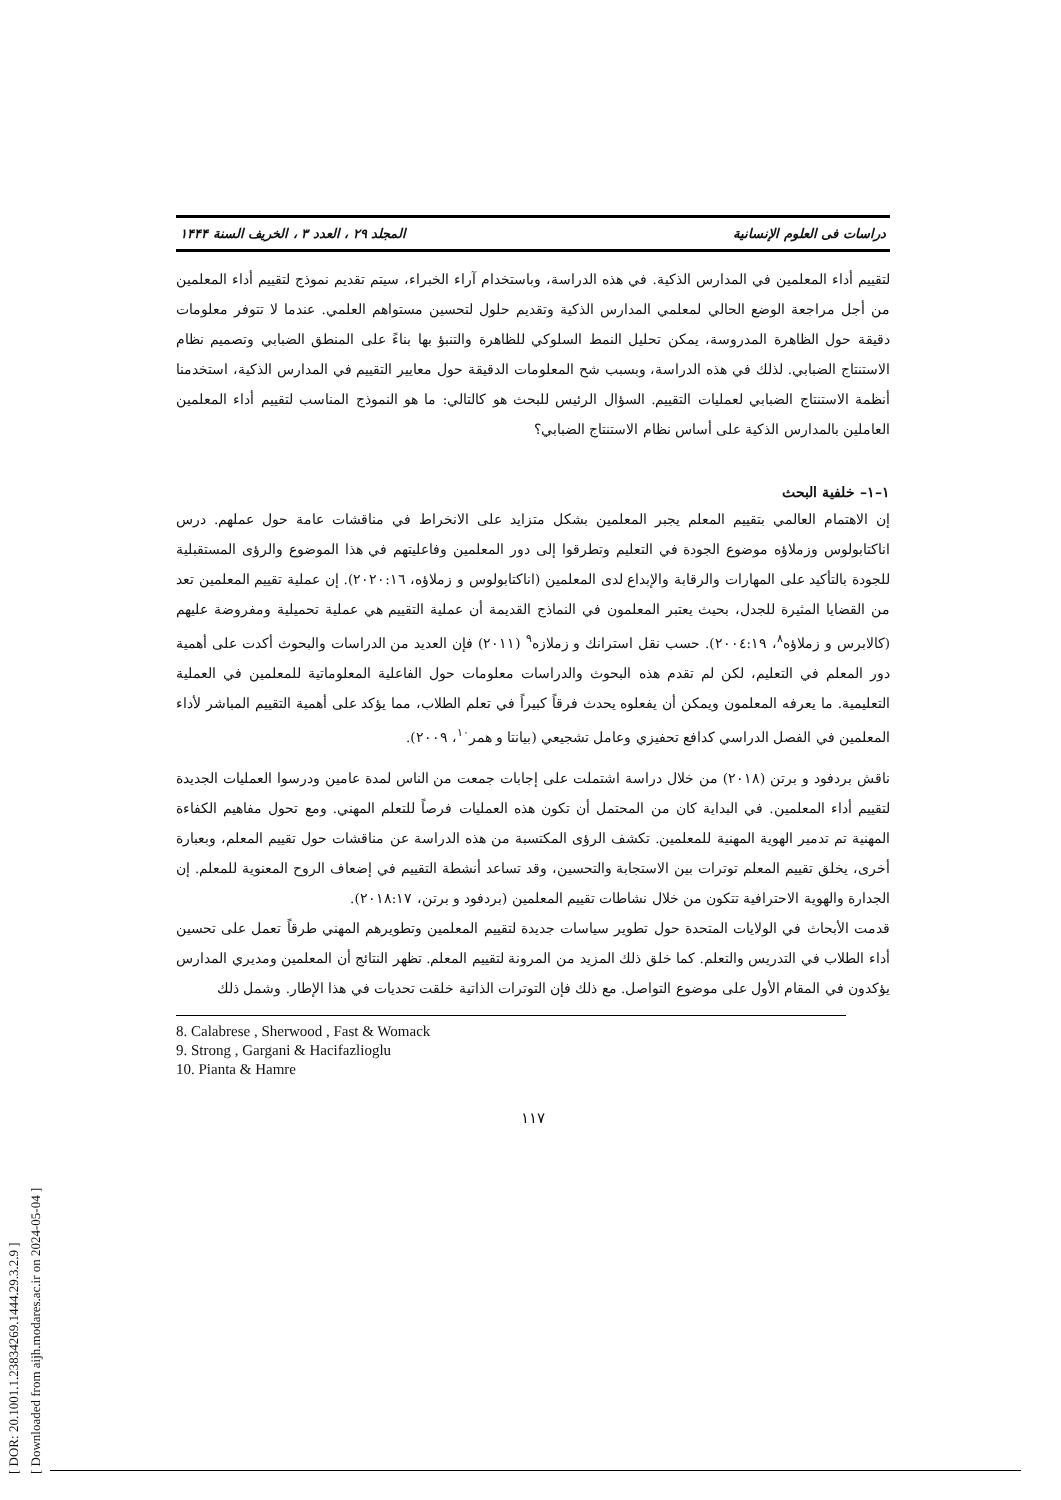[ DOR: 20.1001.1.23834269.1444.29.3.2.9 ]
[ Downloaded from aijh.modares.ac.ir on 2024-05-04 ]
دراسات فی العلوم الإنسانية المجلد ۲۹ ، العدد ۳ ، الخريف السنة ۱۴۴۴
لتقييم أداء المعلمين في المدارس الذكية. في هذه الدراسة، وباستخدام آراء الخبراء، سيتم تقديم نموذج لتقييم أداء المعلمين من أجل مراجعة الوضع الحالي لمعلمي المدارس الذكية وتقديم حلول لتحسين مستواهم العلمي. عندما لا تتوفر معلومات دقيقة حول الظاهرة المدروسة، يمكن تحليل النمط السلوكي للظاهرة والتنبؤ بها بناءً على المنطق الضبابي وتصميم نظام الاستنتاج الضبابي. لذلك في هذه الدراسة، وبسبب شح المعلومات الدقيقة حول معايير التقييم في المدارس الذكية، استخدمنا أنظمة الاستنتاج الضبابي لعمليات التقييم. السؤال الرئيس للبحث هو كالتالي: ما هو النموذج المناسب لتقييم أداء المعلمين العاملين بالمدارس الذكية على أساس نظام الاستنتاج الضبابي؟
١–١– خلفية البحث
إن الاهتمام العالمي بتقييم المعلم يجبر المعلمين بشكل متزايد على الانخراط في مناقشات عامة حول عملهم. درس اناكتابولوس وزملاؤه موضوع الجودة في التعليم وتطرقوا إلى دور المعلمين وفاعليتهم في هذا الموضوع والرؤى المستقبلية للجودة بالتأكيد على المهارات والرقابة والإبداع لدى المعلمين (اناكتابولوس و زملاؤه، ٢٠٢٠:١٦). إن عملية تقييم المعلمين تعد من القضايا المثيرة للجدل، بحيث يعتبر المعلمون في النماذج القديمة أن عملية التقييم هي عملية تحميلية ومفروضة عليهم (كالابرس و زملاؤه<sup>٨</sup>، ٢٠٠٤:١٩). حسب نقل استرانك و زملازه<sup>٩</sup> (٢٠١١) فإن العديد من الدراسات والبحوث أكدت على أهمية دور المعلم في التعليم، لكن لم تقدم هذه البحوث والدراسات معلومات حول الفاعلية المعلوماتية للمعلمين في العملية التعليمية. ما يعرفه المعلمون ويمكن أن يفعلوه يحدث فرقاً كبيراً في تعلم الطلاب، مما يؤكد على أهمية التقييم المباشر لأداء المعلمين في الفصل الدراسي كدافع تحفيزي وعامل تشجيعي (بيانتا و همر<sup>١٠</sup>، ٢٠٠٩).
ناقش بردفود و برتن (٢٠١٨) من خلال دراسة اشتملت على إجابات جمعت من الناس لمدة عامين ودرسوا العمليات الجديدة لتقييم أداء المعلمين. في البداية كان من المحتمل أن تكون هذه العمليات فرصاً للتعلم المهني. ومع تحول مفاهيم الكفاءة المهنية تم تدمير الهوية المهنية للمعلمين. تكشف الرؤى المكتسبة من هذه الدراسة عن مناقشات حول تقييم المعلم، وبعبارة أخرى، يخلق تقييم المعلم توترات بين الاستجابة والتحسين، وقد تساعد أنشطة التقييم في إضعاف الروح المعنوية للمعلم. إن الجدارة والهوية الاحترافية تتكون من خلال نشاطات تقييم المعلمين (بردفود و برتن، ٢٠١٨:١٧).
قدمت الأبحاث في الولايات المتحدة حول تطوير سياسات جديدة لتقييم المعلمين وتطويرهم المهني طرقاً تعمل على تحسين أداء الطلاب في التدريس والتعلم. كما خلق ذلك المزيد من المرونة لتقييم المعلم. تظهر النتائج أن المعلمين ومديري المدارس يؤكدون في المقام الأول على موضوع التواصل. مع ذلك فإن التوترات الذاتية خلقت تحديات في هذا الإطار. وشمل ذلك
8. Calabrese , Sherwood , Fast & Womack
9. Strong , Gargani & Hacifazlioglu
10. Pianta & Hamre
١١٧